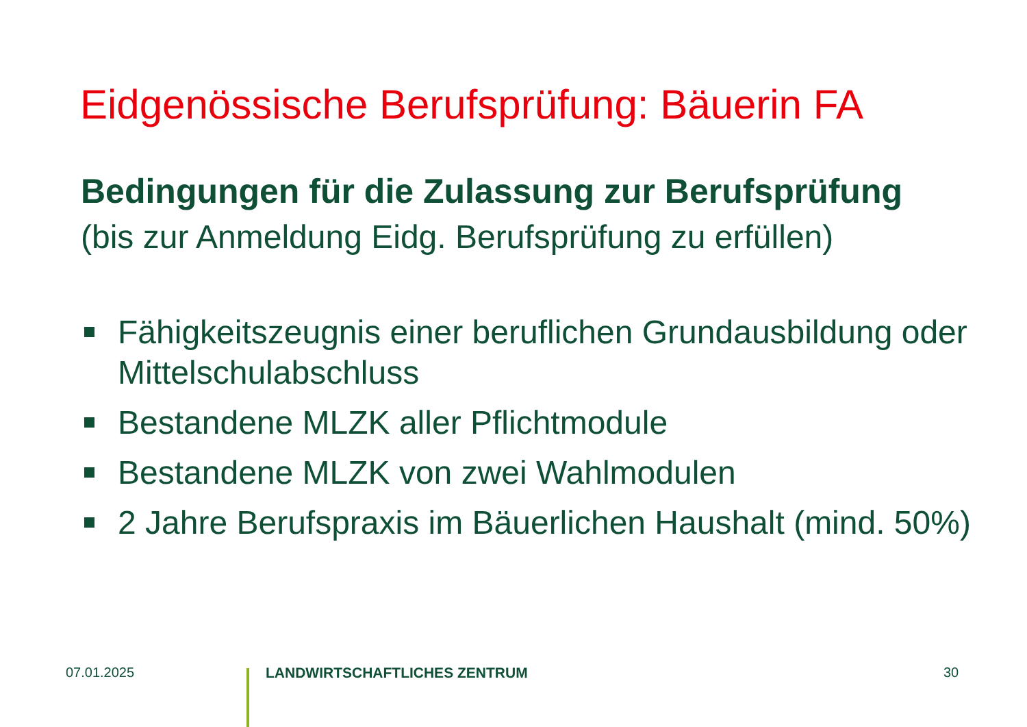Eidgenössische Berufsprüfung: Bäuerin FA
Bedingungen für die Zulassung zur Berufsprüfung
(bis zur Anmeldung Eidg. Berufsprüfung zu erfüllen)
Fähigkeitszeugnis einer beruflichen Grundausbildung oder Mittelschulabschluss
Bestandene MLZK aller Pflichtmodule
Bestandene MLZK von zwei Wahlmodulen
2 Jahre Berufspraxis im Bäuerlichen Haushalt (mind. 50%)
07.01.2025 LANDWIRTSCHAFTLICHES ZENTRUM 30